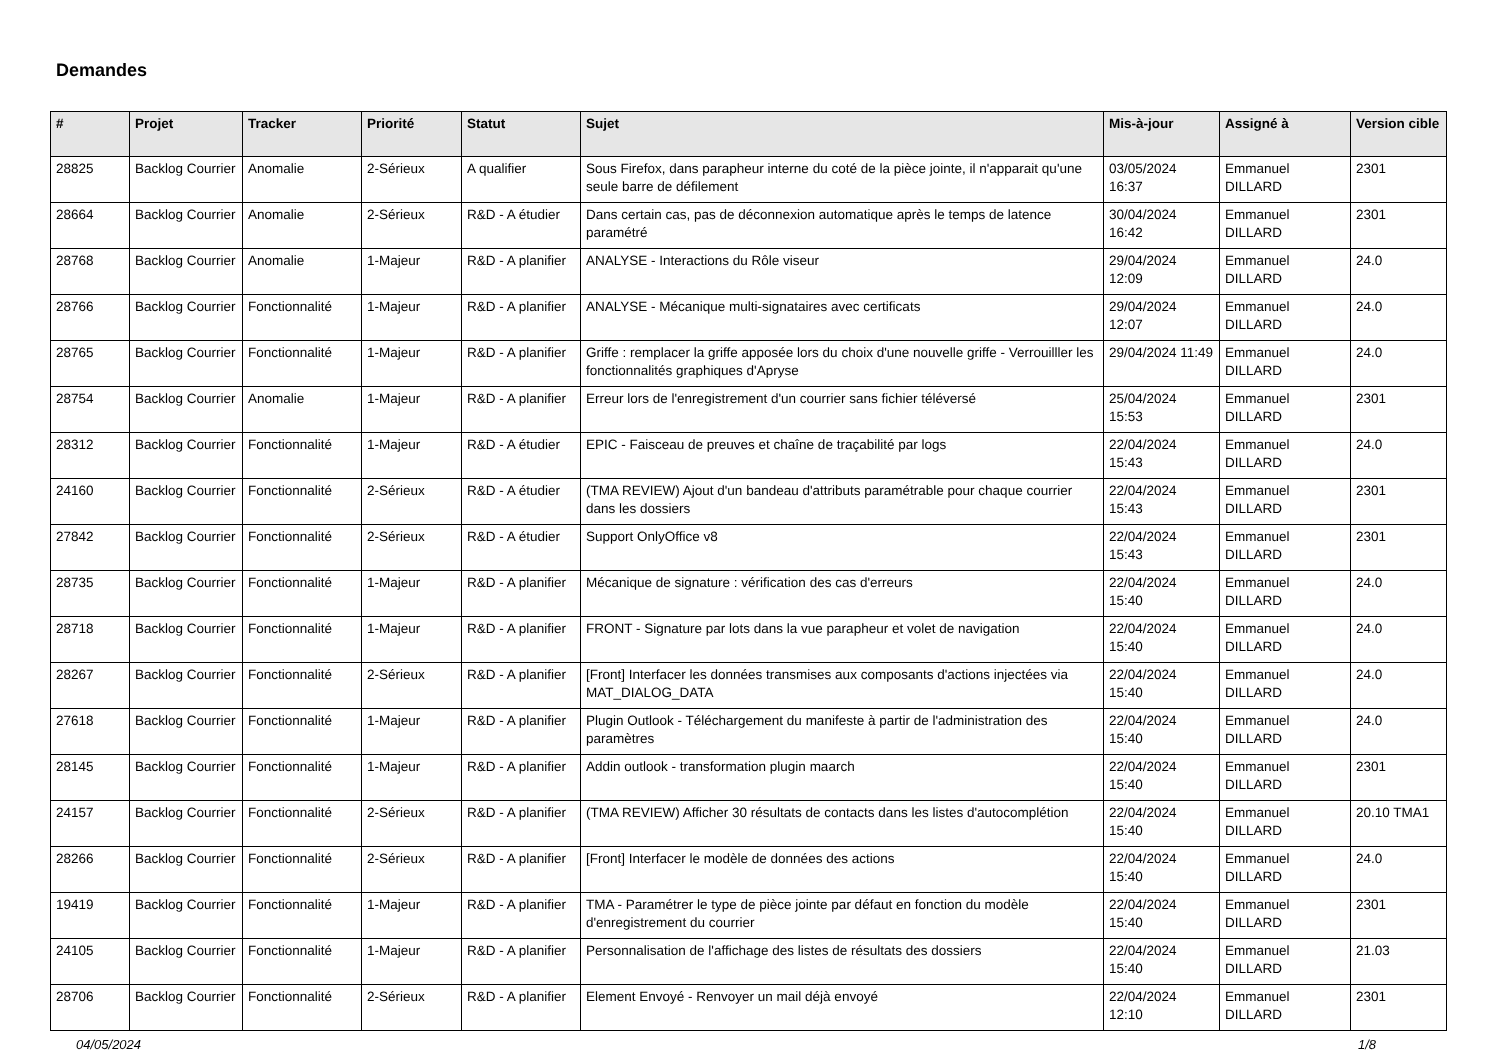Demandes
| # | Projet | Tracker | Priorité | Statut | Sujet | Mis-à-jour | Assigné à | Version cible |
| --- | --- | --- | --- | --- | --- | --- | --- | --- |
| 28825 | Backlog Courrier | Anomalie | 2-Sérieux | A qualifier | Sous Firefox, dans parapheur interne du coté de la pièce jointe, il n'apparait qu'une seule barre de défilement | 03/05/2024 16:37 | Emmanuel DILLARD | 2301 |
| 28664 | Backlog Courrier | Anomalie | 2-Sérieux | R&D - A étudier | Dans certain cas, pas de déconnexion automatique après le temps de latence paramétré | 30/04/2024 16:42 | Emmanuel DILLARD | 2301 |
| 28768 | Backlog Courrier | Anomalie | 1-Majeur | R&D - A planifier | ANALYSE - Interactions du Rôle viseur | 29/04/2024 12:09 | Emmanuel DILLARD | 24.0 |
| 28766 | Backlog Courrier | Fonctionnalité | 1-Majeur | R&D - A planifier | ANALYSE - Mécanique multi-signataires avec certificats | 29/04/2024 12:07 | Emmanuel DILLARD | 24.0 |
| 28765 | Backlog Courrier | Fonctionnalité | 1-Majeur | R&D - A planifier | Griffe : remplacer la griffe apposée lors du choix d'une nouvelle griffe - Verrouilller les fonctionnalités graphiques d'Apryse | 29/04/2024 11:49 | Emmanuel DILLARD | 24.0 |
| 28754 | Backlog Courrier | Anomalie | 1-Majeur | R&D - A planifier | Erreur lors de l'enregistrement d'un courrier sans fichier téléversé | 25/04/2024 15:53 | Emmanuel DILLARD | 2301 |
| 28312 | Backlog Courrier | Fonctionnalité | 1-Majeur | R&D - A étudier | EPIC - Faisceau de preuves et chaîne de traçabilité par logs | 22/04/2024 15:43 | Emmanuel DILLARD | 24.0 |
| 24160 | Backlog Courrier | Fonctionnalité | 2-Sérieux | R&D - A étudier | (TMA REVIEW) Ajout d'un bandeau d'attributs paramétrable pour chaque courrier dans les dossiers | 22/04/2024 15:43 | Emmanuel DILLARD | 2301 |
| 27842 | Backlog Courrier | Fonctionnalité | 2-Sérieux | R&D - A étudier | Support OnlyOffice v8 | 22/04/2024 15:43 | Emmanuel DILLARD | 2301 |
| 28735 | Backlog Courrier | Fonctionnalité | 1-Majeur | R&D - A planifier | Mécanique de signature : vérification des cas d'erreurs | 22/04/2024 15:40 | Emmanuel DILLARD | 24.0 |
| 28718 | Backlog Courrier | Fonctionnalité | 1-Majeur | R&D - A planifier | FRONT - Signature par lots dans la vue parapheur et volet de navigation | 22/04/2024 15:40 | Emmanuel DILLARD | 24.0 |
| 28267 | Backlog Courrier | Fonctionnalité | 2-Sérieux | R&D - A planifier | [Front] Interfacer les données transmises aux composants d'actions injectées via MAT_DIALOG_DATA | 22/04/2024 15:40 | Emmanuel DILLARD | 24.0 |
| 27618 | Backlog Courrier | Fonctionnalité | 1-Majeur | R&D - A planifier | Plugin Outlook - Téléchargement du manifeste à partir de l'administration des paramètres | 22/04/2024 15:40 | Emmanuel DILLARD | 24.0 |
| 28145 | Backlog Courrier | Fonctionnalité | 1-Majeur | R&D - A planifier | Addin outlook - transformation plugin maarch | 22/04/2024 15:40 | Emmanuel DILLARD | 2301 |
| 24157 | Backlog Courrier | Fonctionnalité | 2-Sérieux | R&D - A planifier | (TMA REVIEW) Afficher 30 résultats de contacts dans les listes d'autocomplétion | 22/04/2024 15:40 | Emmanuel DILLARD | 20.10 TMA1 |
| 28266 | Backlog Courrier | Fonctionnalité | 2-Sérieux | R&D - A planifier | [Front] Interfacer le modèle de données des actions | 22/04/2024 15:40 | Emmanuel DILLARD | 24.0 |
| 19419 | Backlog Courrier | Fonctionnalité | 1-Majeur | R&D - A planifier | TMA - Paramétrer le type de pièce jointe par défaut en fonction du modèle d'enregistrement du courrier | 22/04/2024 15:40 | Emmanuel DILLARD | 2301 |
| 24105 | Backlog Courrier | Fonctionnalité | 1-Majeur | R&D - A planifier | Personnalisation de l'affichage des listes de résultats des dossiers | 22/04/2024 15:40 | Emmanuel DILLARD | 21.03 |
| 28706 | Backlog Courrier | Fonctionnalité | 2-Sérieux | R&D - A planifier | Element Envoyé - Renvoyer un mail déjà envoyé | 22/04/2024 12:10 | Emmanuel DILLARD | 2301 |
04/05/2024 1/8